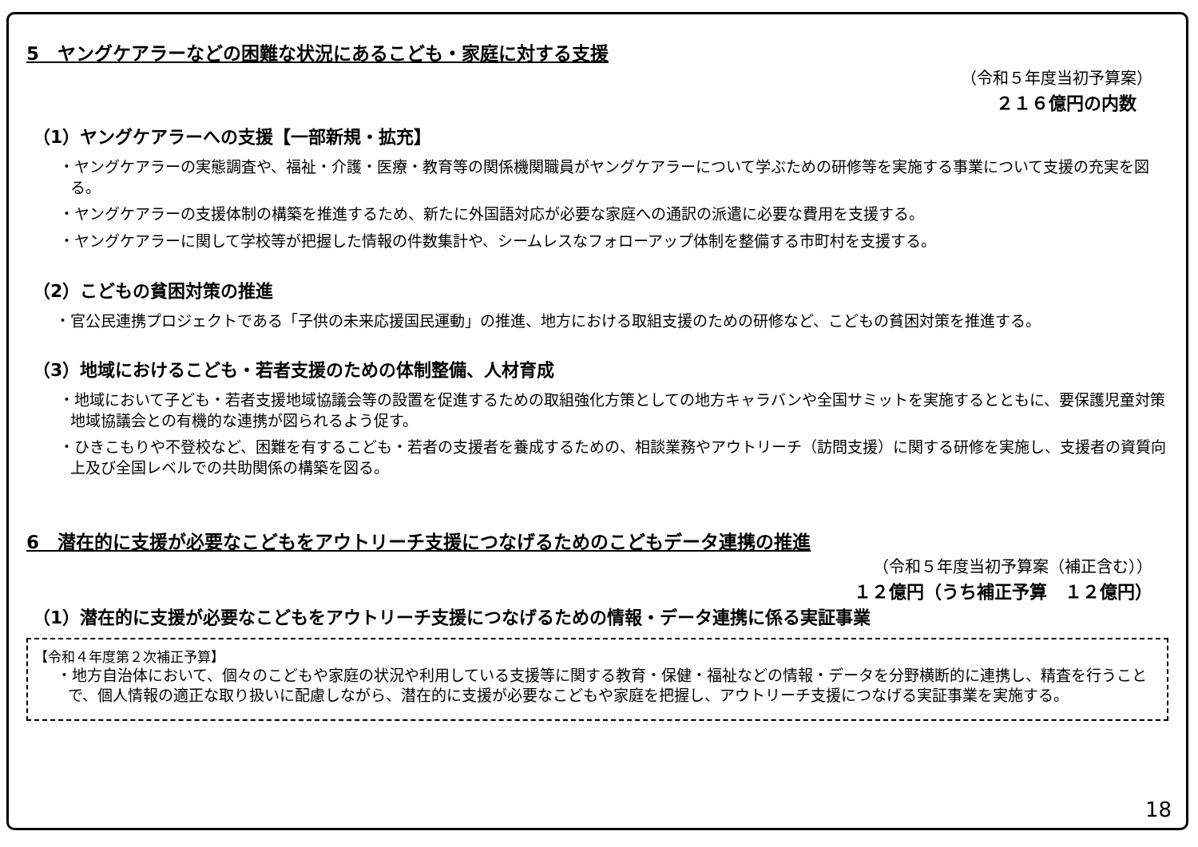5　ヤングケアラーなどの困難な状況にあるこども・家庭に対する支援
（令和５年度当初予算案）
２１６億円の内数
（1）ヤングケアラーへの支援【一部新規・拡充】
・ヤングケアラーの実態調査や、福祉・介護・医療・教育等の関係機関職員がヤングケアラーについて学ぶための研修等を実施する事業について支援の充実を図る。
・ヤングケアラーの支援体制の構築を推進するため、新たに外国語対応が必要な家庭への通訳の派遣に必要な費用を支援する。
・ヤングケアラーに関して学校等が把握した情報の件数集計や、シームレスなフォローアップ体制を整備する市町村を支援する。
（2）こどもの貧困対策の推進
・官公民連携プロジェクトである「子供の未来応援国民運動」の推進、地方における取組支援のための研修など、こどもの貧困対策を推進する。
（3）地域におけるこども・若者支援のための体制整備、人材育成
・地域において子ども・若者支援地域協議会等の設置を促進するための取組強化方策としての地方キャラバンや全国サミットを実施するとともに、要保護児童対策地域協議会との有機的な連携が図られるよう促す。
・ひきこもりや不登校など、困難を有するこども・若者の支援者を養成するための、相談業務やアウトリーチ（訪問支援）に関する研修を実施し、支援者の資質向上及び全国レベルでの共助関係の構築を図る。
6　潜在的に支援が必要なこどもをアウトリーチ支援につなげるためのこどもデータ連携の推進
（令和５年度当初予算案（補正含む））
１２億円（うち補正予算　１２億円）
（1）潜在的に支援が必要なこどもをアウトリーチ支援につなげるための情報・データ連携に係る実証事業
【令和４年度第２次補正予算】
・地方自治体において、個々のこどもや家庭の状況や利用している支援等に関する教育・保健・福祉などの情報・データを分野横断的に連携し、精査を行うことで、個人情報の適正な取り扱いに配慮しながら、潜在的に支援が必要なこどもや家庭を把握し、アウトリーチ支援につなげる実証事業を実施する。
18